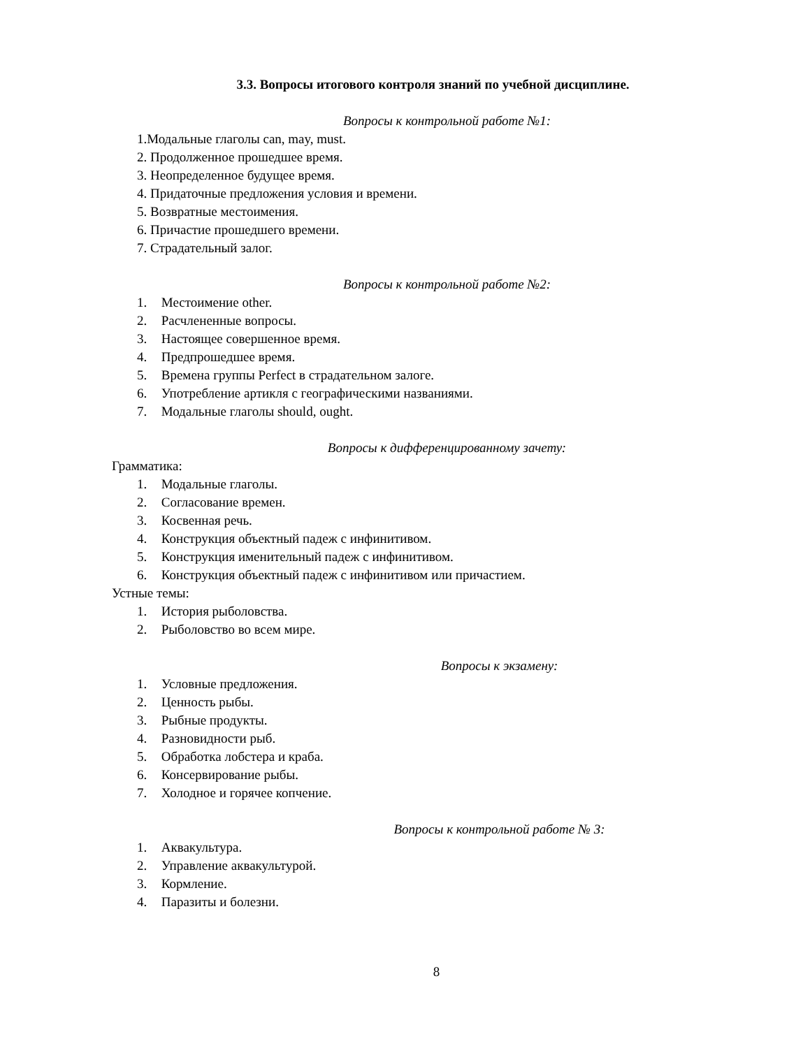3.3. Вопросы итогового контроля знаний по учебной дисциплине.
Вопросы к контрольной работе №1:
1.Модальные глаголы can, may, must.
2. Продолженное прошедшее время.
3. Неопределенное будущее время.
4. Придаточные предложения условия и времени.
5. Возвратные местоимения.
6. Причастие прошедшего времени.
7. Страдательный залог.
Вопросы к контрольной работе №2:
1. Местоимение other.
2. Расчлененные вопросы.
3. Настоящее совершенное время.
4. Предпрошедшее время.
5. Времена группы Perfect в страдательном залоге.
6. Употребление артикля с географическими названиями.
7. Модальные глаголы should, ought.
Вопросы к дифференцированному зачету:
Грамматика:
1. Модальные глаголы.
2. Согласование времен.
3. Косвенная речь.
4. Конструкция объектный падеж с инфинитивом.
5. Конструкция именительный падеж с инфинитивом.
6. Конструкция объектный падеж с инфинитивом или причастием.
Устные темы:
1. История рыболовства.
2. Рыболовство во всем мире.
Вопросы к экзамену:
1. Условные предложения.
2. Ценность рыбы.
3. Рыбные продукты.
4. Разновидности рыб.
5. Обработка лобстера и краба.
6. Консервирование рыбы.
7. Холодное и горячее копчение.
Вопросы к контрольной работе № 3:
1. Аквакультура.
2. Управление аквакультурой.
3. Кормление.
4. Паразиты и болезни.
8